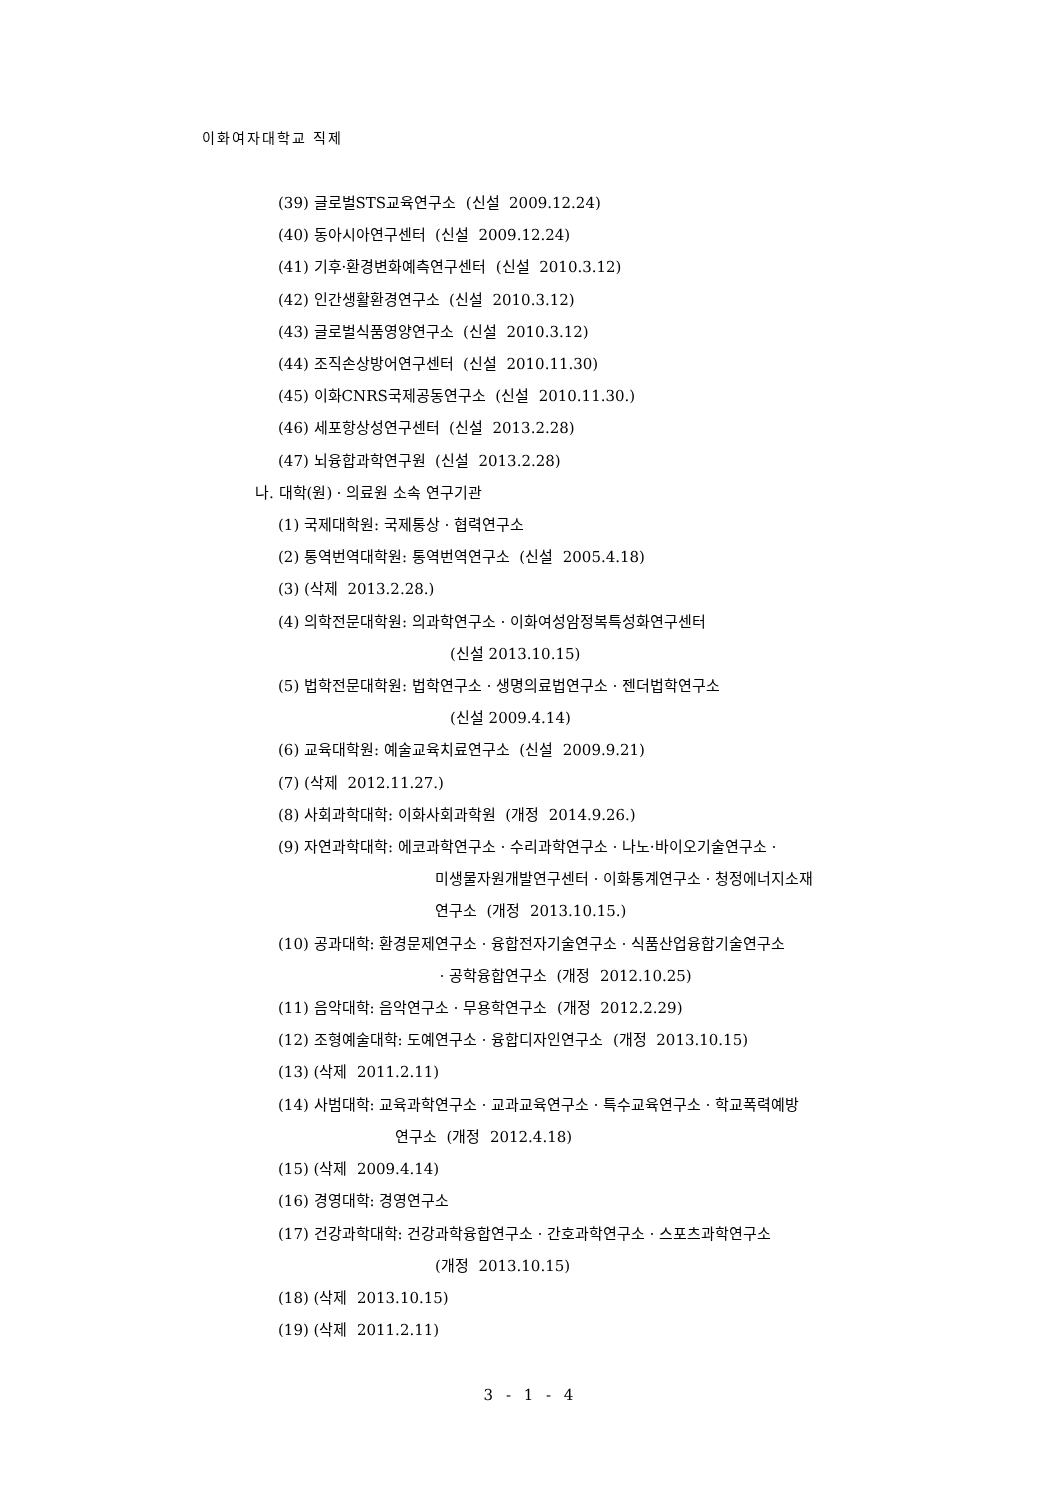이화여자대학교 직제
(39) 글로벌STS교육연구소 (신설 2009.12.24)
(40) 동아시아연구센터 (신설 2009.12.24)
(41) 기후·환경변화예측연구센터 (신설 2010.3.12)
(42) 인간생활환경연구소 (신설 2010.3.12)
(43) 글로벌식품영양연구소 (신설 2010.3.12)
(44) 조직손상방어연구센터 (신설 2010.11.30)
(45) 이화CNRS국제공동연구소 (신설 2010.11.30.)
(46) 세포항상성연구센터 (신설 2013.2.28)
(47) 뇌융합과학연구원 (신설 2013.2.28)
나. 대학(원)ㆍ의료원 소속 연구기관
(1) 국제대학원: 국제통상ㆍ협력연구소
(2) 통역번역대학원: 통역번역연구소 (신설 2005.4.18)
(3) (삭제 2013.2.28.)
(4) 의학전문대학원: 의과학연구소ㆍ이화여성암정복특성화연구센터
(신설 2013.10.15)
(5) 법학전문대학원: 법학연구소ㆍ생명의료법연구소ㆍ젠더법학연구소
(신설 2009.4.14)
(6) 교육대학원: 예술교육치료연구소 (신설 2009.9.21)
(7) (삭제 2012.11.27.)
(8) 사회과학대학: 이화사회과학원 (개정 2014.9.26.)
(9) 자연과학대학: 에코과학연구소ㆍ수리과학연구소ㆍ나노·바이오기술연구소ㆍ
미생물자원개발연구센터ㆍ이화통계연구소ㆍ청정에너지소재
연구소 (개정 2013.10.15.)
(10) 공과대학: 환경문제연구소ㆍ융합전자기술연구소ㆍ식품산업융합기술연구소
ㆍ공학융합연구소 (개정 2012.10.25)
(11) 음악대학: 음악연구소ㆍ무용학연구소 (개정 2012.2.29)
(12) 조형예술대학: 도예연구소ㆍ융합디자인연구소 (개정 2013.10.15)
(13) (삭제 2011.2.11)
(14) 사범대학: 교육과학연구소ㆍ교과교육연구소ㆍ특수교육연구소ㆍ학교폭력예방
연구소 (개정 2012.4.18)
(15) (삭제 2009.4.14)
(16) 경영대학: 경영연구소
(17) 건강과학대학: 건강과학융합연구소ㆍ간호과학연구소ㆍ스포츠과학연구소
(개정 2013.10.15)
(18) (삭제 2013.10.15)
(19) (삭제 2011.2.11)
3 - 1 - 4